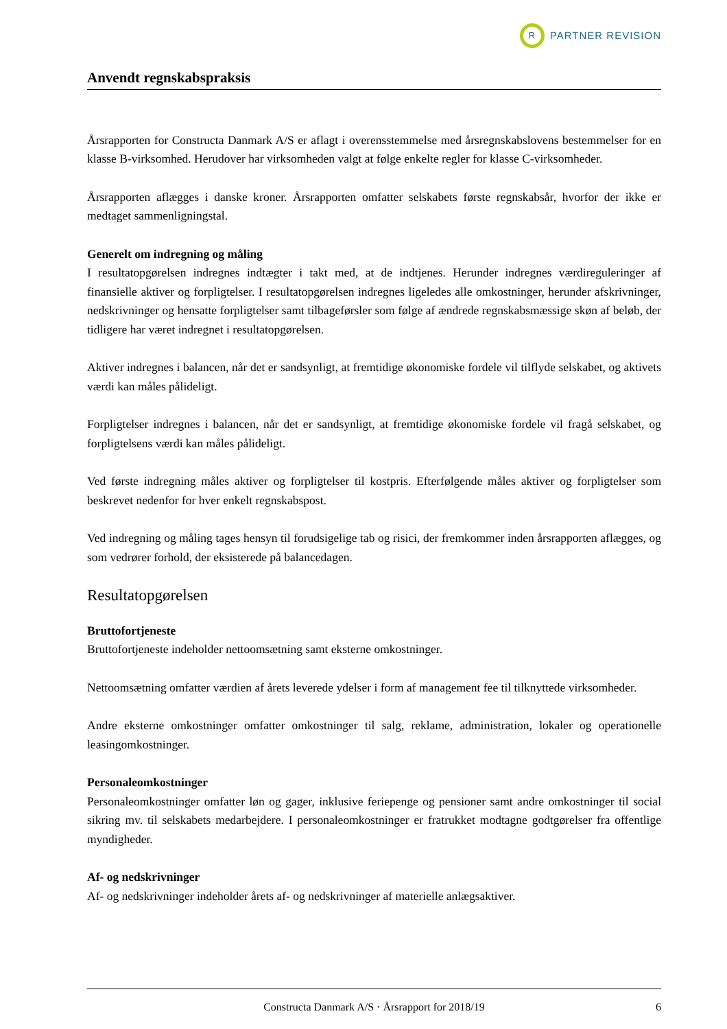R
PARTNER REVISION
Anvendt regnskabspraksis
Årsrapporten for Constructa Danmark A/S er aflagt i overensstemmelse med årsregnskabslovens bestemmelser for en klasse B-virksomhed. Herudover har virksomheden valgt at følge enkelte regler for klasse C-virksomheder.
Årsrapporten aflægges i danske kroner. Årsrapporten omfatter selskabets første regnskabsår, hvorfor der ikke er medtaget sammenligningstal.
Generelt om indregning og måling
I resultatopgørelsen indregnes indtægter i takt med, at de indtjenes. Herunder indregnes værdireguleringer af finansielle aktiver og forpligtelser. I resultatopgørelsen indregnes ligeledes alle omkostninger, herunder afskrivninger, nedskrivninger og hensatte forpligtelser samt tilbageførsler som følge af ændrede regnskabsmæssige skøn af beløb, der tidligere har været indregnet i resultatopgørelsen.
Aktiver indregnes i balancen, når det er sandsynligt, at fremtidige økonomiske fordele vil tilflyde selskabet, og aktivets værdi kan måles pålideligt.
Forpligtelser indregnes i balancen, når det er sandsynligt, at fremtidige økonomiske fordele vil fragå selskabet, og forpligtelsens værdi kan måles pålideligt.
Ved første indregning måles aktiver og forpligtelser til kostpris. Efterfølgende måles aktiver og forpligtelser som beskrevet nedenfor for hver enkelt regnskabspost.
Ved indregning og måling tages hensyn til forudsigelige tab og risici, der fremkommer inden årsrapporten aflægges, og som vedrører forhold, der eksisterede på balancedagen.
Resultatopgørelsen
Bruttofortjeneste
Bruttofortjeneste indeholder nettoomsætning samt eksterne omkostninger.
Nettoomsætning omfatter værdien af årets leverede ydelser i form af management fee til tilknyttede virksomheder.
Andre eksterne omkostninger omfatter omkostninger til salg, reklame, administration, lokaler og operationelle leasingomkostninger.
Personaleomkostninger
Personaleomkostninger omfatter løn og gager, inklusive feriepenge og pensioner samt andre omkostninger til social sikring mv. til selskabets medarbejdere. I personaleomkostninger er fratrukket modtagne godtgørelser fra offentlige myndigheder.
Af- og nedskrivninger
Af- og nedskrivninger indeholder årets af- og nedskrivninger af materielle anlægsaktiver.
Constructa Danmark A/S · Årsrapport for 2018/19 6